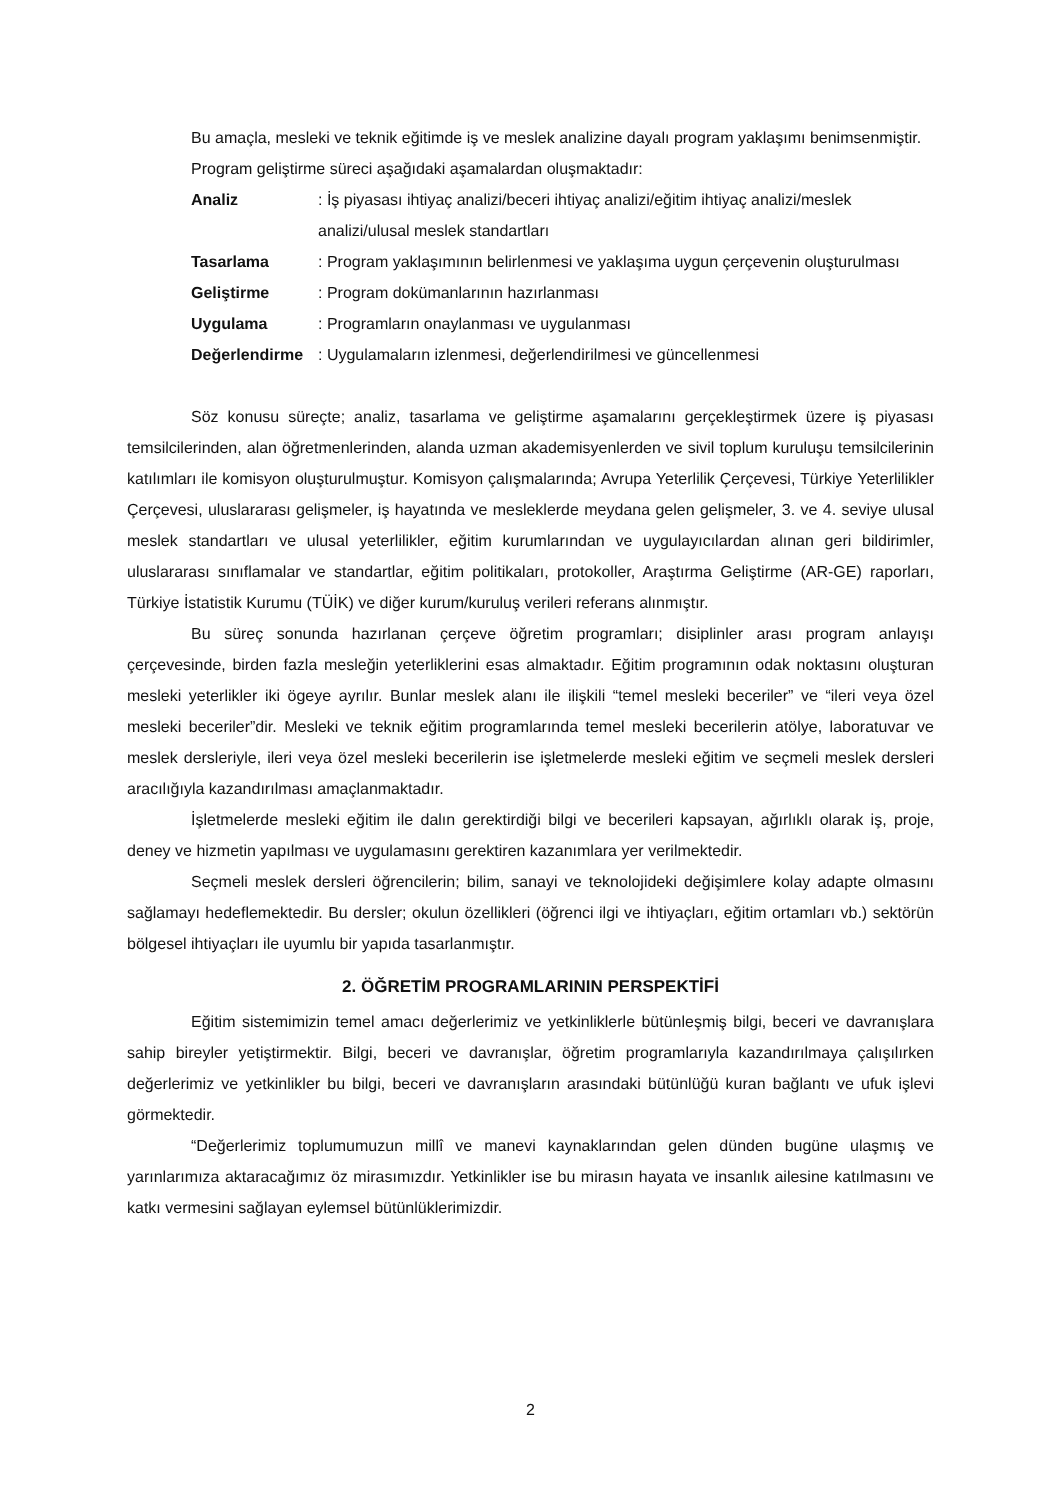Bu amaçla, mesleki ve teknik eğitimde iş ve meslek analizine dayalı program yaklaşımı benimsenmiştir.
Program geliştirme süreci aşağıdaki aşamalardan oluşmaktadır:
Analiz: İş piyasası ihtiyaç analizi/beceri ihtiyaç analizi/eğitim ihtiyaç analizi/meslek analizi/ulusal meslek standartları
Tasarlama: Program yaklaşımının belirlenmesi ve yaklaşıma uygun çerçevenin oluşturulması
Geliştirme: Program dokümanlarının hazırlanması
Uygulama: Programların onaylanması ve uygulanması
Değerlendirme: Uygulamaların izlenmesi, değerlendirilmesi ve güncellenmesi
Söz konusu süreçte; analiz, tasarlama ve geliştirme aşamalarını gerçekleştirmek üzere iş piyasası temsilcilerinden, alan öğretmenlerinden, alanda uzman akademisyenlerden ve sivil toplum kuruluşu temsilcilerinin katılımları ile komisyon oluşturulmuştur. Komisyon çalışmalarında; Avrupa Yeterlilik Çerçevesi, Türkiye Yeterlilikler Çerçevesi, uluslararası gelişmeler, iş hayatında ve mesleklerde meydana gelen gelişmeler, 3. ve 4. seviye ulusal meslek standartları ve ulusal yeterlilikler, eğitim kurumlarından ve uygulayıcılardan alınan geri bildirimler, uluslararası sınıflamalar ve standartlar, eğitim politikaları, protokoller, Araştırma Geliştirme (AR-GE) raporları, Türkiye İstatistik Kurumu (TÜİK) ve diğer kurum/kuruluş verileri referans alınmıştır.
Bu süreç sonunda hazırlanan çerçeve öğretim programları; disiplinler arası program anlayışı çerçevesinde, birden fazla mesleğin yeterliklerini esas almaktadır. Eğitim programının odak noktasını oluşturan mesleki yeterlikler iki ögeye ayrılır. Bunlar meslek alanı ile ilişkili “temel mesleki beceriler” ve “ileri veya özel mesleki beceriler”dir. Mesleki ve teknik eğitim programlarında temel mesleki becerilerin atölye, laboratuvar ve meslek dersleriyle, ileri veya özel mesleki becerilerin ise işletmelerde mesleki eğitim ve seçmeli meslek dersleri aracılığıyla kazandırılması amaçlanmaktadır.
İşletmelerde mesleki eğitim ile dalın gerektirdiği bilgi ve becerileri kapsayan, ağırlıklı olarak iş, proje, deney ve hizmetin yapılması ve uygulamasını gerektiren kazanımlara yer verilmektedir.
Seçmeli meslek dersleri öğrencilerin; bilim, sanayi ve teknolojideki değişimlere kolay adapte olmasını sağlamayı hedeflemektedir. Bu dersler; okulun özellikleri (öğrenci ilgi ve ihtiyaçları, eğitim ortamları vb.) sektörün bölgesel ihtiyaçları ile uyumlu bir yapıda tasarlanmıştır.
2. ÖĞRETİM PROGRAMLARININ PERSPEKTİFİ
Eğitim sistemimizin temel amacı değerlerimiz ve yetkinliklerle bütünleşmiş bilgi, beceri ve davranışlara sahip bireyler yetiştirmektir. Bilgi, beceri ve davranışlar, öğretim programlarıyla kazandırılmaya çalışılırken değerlerimiz ve yetkinlikler bu bilgi, beceri ve davranışların arasındaki bütünlüğü kuran bağlantı ve ufuk işlevi görmektedir.
“Değerlerimiz toplumumuzun millî ve manevi kaynaklarından gelen dünden bugüne ulaşmış ve yarınlarımıza aktaracağımız öz mirasımızdır. Yetkinlikler ise bu mirasın hayata ve insanlık ailesine katılmasını ve katkı vermesini sağlayan eylemsel bütünlüklerimizdir.
2